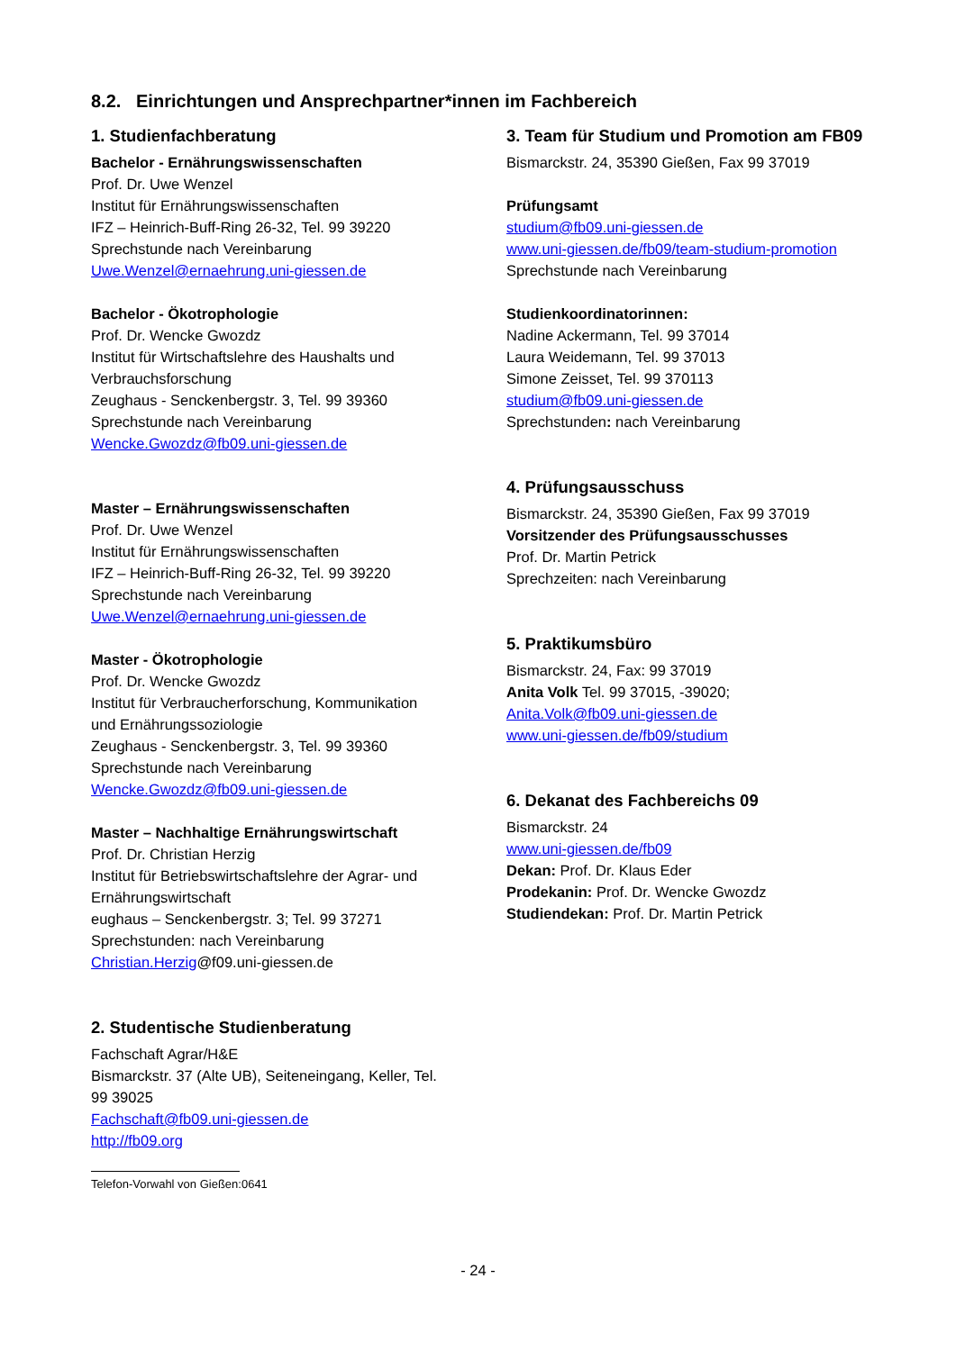8.2. Einrichtungen und Ansprechpartner*innen im Fachbereich
1. Studienfachberatung
Bachelor - Ernährungswissenschaften
Prof. Dr. Uwe Wenzel
Institut für Ernährungswissenschaften
IFZ – Heinrich-Buff-Ring 26-32, Tel. 99 39220
Sprechstunde nach Vereinbarung
Uwe.Wenzel@ernaehrung.uni-giessen.de
Bachelor - Ökotrophologie
Prof. Dr. Wencke Gwozdz
Institut für Wirtschaftslehre des Haushalts und Verbrauchsforschung
Zeughaus - Senckenbergstr. 3, Tel. 99 39360
Sprechstunde nach Vereinbarung
Wencke.Gwozdz@fb09.uni-giessen.de
Master – Ernährungswissenschaften
Prof. Dr. Uwe Wenzel
Institut für Ernährungswissenschaften
IFZ – Heinrich-Buff-Ring 26-32, Tel. 99 39220
Sprechstunde nach Vereinbarung
Uwe.Wenzel@ernaehrung.uni-giessen.de
Master - Ökotrophologie
Prof. Dr. Wencke Gwozdz
Institut für Verbraucherforschung, Kommunikation und Ernährungssoziologie
Zeughaus - Senckenbergstr. 3, Tel. 99 39360
Sprechstunde nach Vereinbarung
Wencke.Gwozdz@fb09.uni-giessen.de
Master – Nachhaltige Ernährungswirtschaft
Prof. Dr. Christian Herzig
Institut für Betriebswirtschaftslehre der Agrar- und Ernährungswirtschaft
eughaus – Senckenbergstr. 3; Tel. 99 37271
Sprechstunden: nach Vereinbarung
Christian.Herzig@f09.uni-giessen.de
2. Studentische Studienberatung
Fachschaft Agrar/H&E
Bismarckstr. 37 (Alte UB), Seiteneingang, Keller, Tel. 99 39025
Fachschaft@fb09.uni-giessen.de
http://fb09.org
3. Team für Studium und Promotion am FB09
Bismarckstr. 24, 35390 Gießen, Fax 99 37019
Prüfungsamt
studium@fb09.uni-giessen.de
www.uni-giessen.de/fb09/team-studium-promotion
Sprechstunde nach Vereinbarung
Studienkoordinatorinnen:
Nadine Ackermann, Tel. 99 37014
Laura Weidemann, Tel. 99 37013
Simone Zeisset, Tel. 99 370113
studium@fb09.uni-giessen.de
Sprechstunden: nach Vereinbarung
4. Prüfungsausschuss
Bismarckstr. 24, 35390 Gießen, Fax 99 37019
Vorsitzender des Prüfungsausschusses
Prof. Dr. Martin Petrick
Sprechzeiten: nach Vereinbarung
5. Praktikumsbüro
Bismarckstr. 24, Fax: 99 37019
Anita Volk Tel. 99 37015, -39020;
Anita.Volk@fb09.uni-giessen.de
www.uni-giessen.de/fb09/studium
6. Dekanat des Fachbereichs 09
Bismarckstr. 24
www.uni-giessen.de/fb09
Dekan: Prof. Dr. Klaus Eder
Prodekanin: Prof. Dr. Wencke Gwozdz
Studiendekan: Prof. Dr. Martin Petrick
Telefon-Vorwahl von Gießen:0641
- 24 -